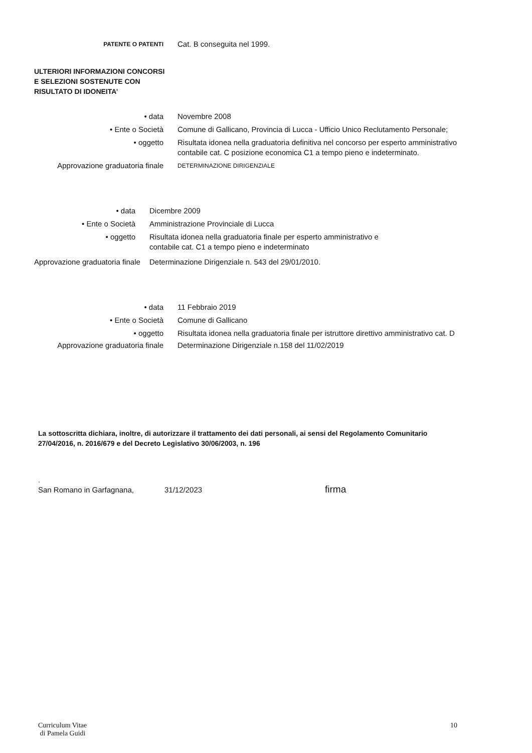PATENTE O PATENTI
Cat. B conseguita nel 1999.
ULTERIORI INFORMAZIONI CONCORSI E SELEZIONI SOSTENUTE CON RISULTATO DI IDONEITA’
• data Novembre 2008
• Ente o Società Comune di Gallicano, Provincia di Lucca - Ufficio Unico Reclutamento Personale;
• oggetto Risultata idonea nella graduatoria definitiva nel concorso per esperto amministrativo contabile cat. C posizione economica C1 a tempo pieno e indeterminato.
Approvazione graduatoria finale
DETERMINAZIONE DIRIGENZIALE
• data Dicembre 2009
• Ente o Società Amministrazione Provinciale di Lucca
• oggetto Risultata idonea nella graduatoria finale per esperto amministrativo e contabile cat. C1 a tempo pieno e indeterminato
Approvazione graduatoria finale
Determinazione Dirigenziale n. 543 del 29/01/2010.
• data 11 Febbraio 2019
• Ente o Società Comune di Gallicano
• oggetto Risultata idonea nella graduatoria finale per istruttore direttivo amministrativo cat. D
Approvazione graduatoria finale Determinazione Dirigenziale n.158 del 11/02/2019
La sottoscritta dichiara, inoltre, di autorizzare il trattamento dei dati personali, ai sensi del Regolamento Comunitario 27/04/2016, n. 2016/679 e del Decreto Legislativo 30/06/2003, n. 196
.
San Romano in Garfagnana, 31/12/2023 firma
Curriculum Vitae
di Pamela Guidi
10